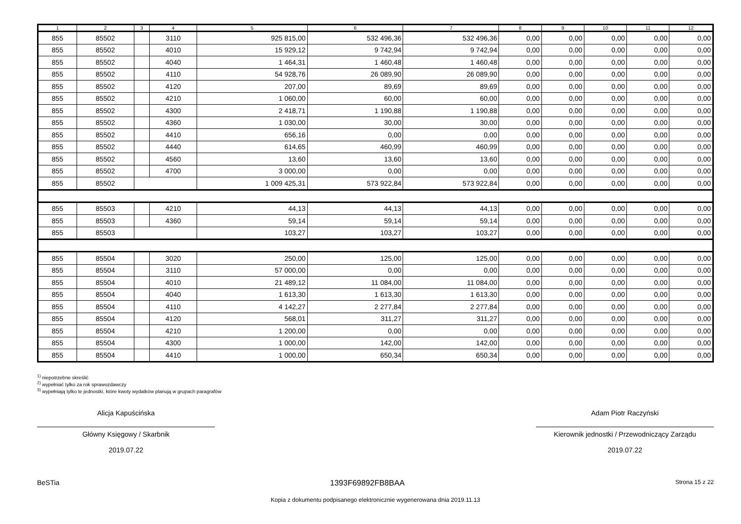| 1 | 2 | 3 | 4 | 5 | 6 | 7 | 8 | 9 | 10 | 11 | 12 |
| --- | --- | --- | --- | --- | --- | --- | --- | --- | --- | --- | --- |
| 855 | 85502 | | 3110 | 925 815,00 | 532 496,36 | 532 496,36 | 0,00 | 0,00 | 0,00 | 0,00 | 0,00 |
| 855 | 85502 | | 4010 | 15 929,12 | 9 742,94 | 9 742,94 | 0,00 | 0,00 | 0,00 | 0,00 | 0,00 |
| 855 | 85502 | | 4040 | 1 464,31 | 1 460,48 | 1 460,48 | 0,00 | 0,00 | 0,00 | 0,00 | 0,00 |
| 855 | 85502 | | 4110 | 54 928,76 | 26 089,90 | 26 089,90 | 0,00 | 0,00 | 0,00 | 0,00 | 0,00 |
| 855 | 85502 | | 4120 | 207,00 | 89,69 | 89,69 | 0,00 | 0,00 | 0,00 | 0,00 | 0,00 |
| 855 | 85502 | | 4210 | 1 060,00 | 60,00 | 60,00 | 0,00 | 0,00 | 0,00 | 0,00 | 0,00 |
| 855 | 85502 | | 4300 | 2 418,71 | 1 190,88 | 1 190,88 | 0,00 | 0,00 | 0,00 | 0,00 | 0,00 |
| 855 | 85502 | | 4360 | 1 030,00 | 30,00 | 30,00 | 0,00 | 0,00 | 0,00 | 0,00 | 0,00 |
| 855 | 85502 | | 4410 | 656,16 | 0,00 | 0,00 | 0,00 | 0,00 | 0,00 | 0,00 | 0,00 |
| 855 | 85502 | | 4440 | 614,65 | 460,99 | 460,99 | 0,00 | 0,00 | 0,00 | 0,00 | 0,00 |
| 855 | 85502 | | 4560 | 13,60 | 13,60 | 13,60 | 0,00 | 0,00 | 0,00 | 0,00 | 0,00 |
| 855 | 85502 | | 4700 | 3 000,00 | 0,00 | 0,00 | 0,00 | 0,00 | 0,00 | 0,00 | 0,00 |
| 855 | 85502 | | | 1 009 425,31 | 573 922,84 | 573 922,84 | 0,00 | 0,00 | 0,00 | 0,00 | 0,00 |
| 855 | 85503 | | 4210 | 44,13 | 44,13 | 44,13 | 0,00 | 0,00 | 0,00 | 0,00 | 0,00 |
| 855 | 85503 | | 4360 | 59,14 | 59,14 | 59,14 | 0,00 | 0,00 | 0,00 | 0,00 | 0,00 |
| 855 | 85503 | | | 103,27 | 103,27 | 103,27 | 0,00 | 0,00 | 0,00 | 0,00 | 0,00 |
| 855 | 85504 | | 3020 | 250,00 | 125,00 | 125,00 | 0,00 | 0,00 | 0,00 | 0,00 | 0,00 |
| 855 | 85504 | | 3110 | 57 000,00 | 0,00 | 0,00 | 0,00 | 0,00 | 0,00 | 0,00 | 0,00 |
| 855 | 85504 | | 4010 | 21 489,12 | 11 084,00 | 11 084,00 | 0,00 | 0,00 | 0,00 | 0,00 | 0,00 |
| 855 | 85504 | | 4040 | 1 613,30 | 1 613,30 | 1 613,30 | 0,00 | 0,00 | 0,00 | 0,00 | 0,00 |
| 855 | 85504 | | 4110 | 4 142,27 | 2 277,84 | 2 277,84 | 0,00 | 0,00 | 0,00 | 0,00 | 0,00 |
| 855 | 85504 | | 4120 | 568,01 | 311,27 | 311,27 | 0,00 | 0,00 | 0,00 | 0,00 | 0,00 |
| 855 | 85504 | | 4210 | 1 200,00 | 0,00 | 0,00 | 0,00 | 0,00 | 0,00 | 0,00 | 0,00 |
| 855 | 85504 | | 4300 | 1 000,00 | 142,00 | 142,00 | 0,00 | 0,00 | 0,00 | 0,00 | 0,00 |
| 855 | 85504 | | 4410 | 1 000,00 | 650,34 | 650,34 | 0,00 | 0,00 | 0,00 | 0,00 | 0,00 |
<sup>1)</sup> niepotrzebne skreślić
<sup>2)</sup> wypełniać tylko za rok sprawozdawczy
<sup>3)</sup> wypełniają tylko te jednostki, które kwoty wydatków planują w grupach paragrafów
Alicja Kapuścińska
Główny Księgowy / Skarbnik
2019.07.22
Adam Piotr Raczyński
Kierownik jednostki / Przewodniczący Zarządu
2019.07.22
BeSTia 1393F69892FB8BAA Strona 15 z 22
Kopia z dokumentu podpisanego elektronicznie wygenerowana dnia 2019.11.13